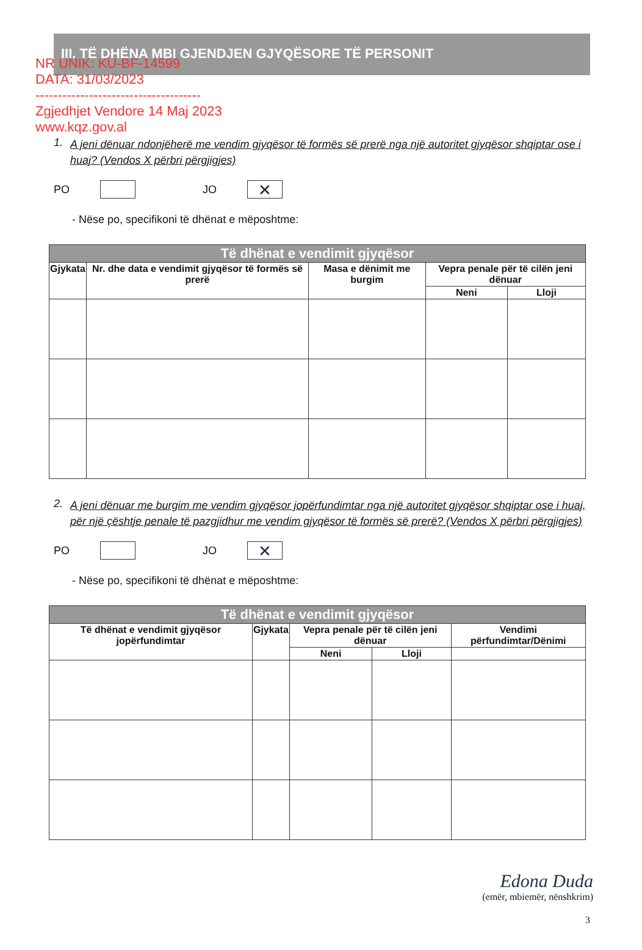NR UNIK: KU-BF-14599
DATA: 31/03/2023
-------------------------------------
Zgjedhjet Vendore 14 Maj 2023
www.kqz.gov.al
III. TË DHËNA MBI GJENDJEN GJYQËSORE TË PERSONIT
1. A jeni dënuar ndonjëherë me vendim gjyqësor të formës së prerë nga një autoritet gjyqësor shqiptar ose i huaj? (Vendos X përbri përgjigjes)
PO
JO
✕
- Nëse po, specifikoni të dhënat e mëposhtme:
| Të dhënat e vendimit gjyqësor | | | | |
| --- | --- | --- | --- | --- |
| Gjykata | Nr. dhe data e vendimit gjyqësor të formës së prerë | Masa e dënimit me burgim | Vepra penale për të cilën jeni dënuar | |
| | | | Neni | Lloji |
2. A jeni dënuar me burgim me vendim gjyqësor jopërfundimtar nga një autoritet gjyqësor shqiptar ose i huaj, për një çështje penale të pazgjidhur me vendim gjyqësor të formës së prerë? (Vendos X përbri përgjigjes)
PO
JO
✕
- Nëse po, specifikoni të dhënat e mëposhtme:
| Të dhënat e vendimit gjyqësor | | | | |
| --- | --- | --- | --- | --- |
| Të dhënat e vendimit gjyqësor jopërfundimtar | Gjykata | Vepra penale për të cilën jeni dënuar | | Vendimi përfundimtar/Dënimi |
| | | Neni | Lloji | |
Edona Duda
(emër, mbiemër, nënshkrim)
3